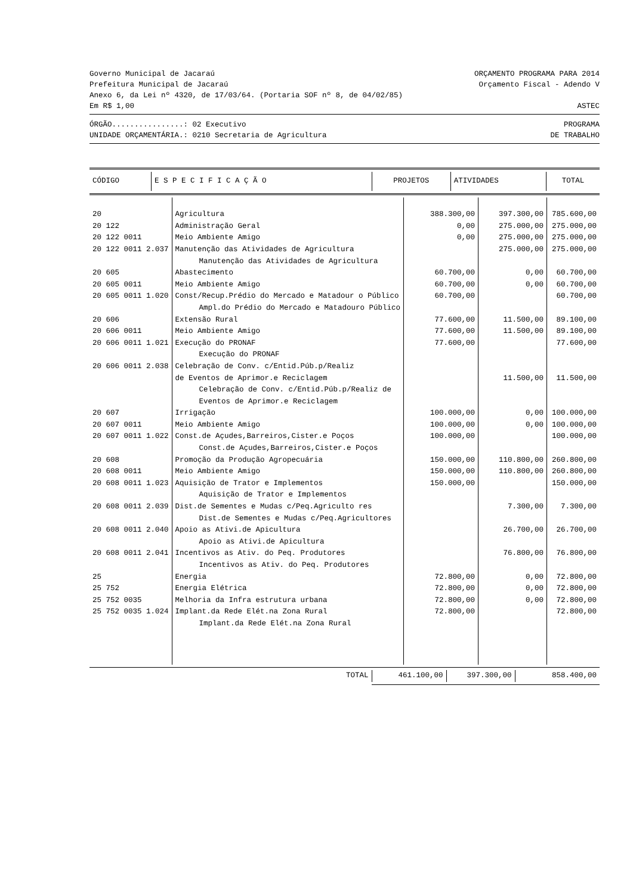Governo Municipal de Jacaraú ORÇAMENTO PROGRAMA PARA 2014
Prefeitura Municipal de Jacaraú Orçamento Fiscal - Adendo V
Anexo 6, da Lei nº 4320, de 17/03/64. (Portaria SOF nº 8, de 04/02/85)
Em R$ 1,00 ASTEC
ÓRGÃO................: 02 Executivo PROGRAMA
UNIDADE ORÇAMENTÁRIA.: 0210 Secretaria de Agricultura DE TRABALHO
| CÓDIGO | E S P E C I F I C A Ç Ã O | PROJETOS | ATIVIDADES | TOTAL |
| --- | --- | --- | --- | --- |
| 20 | Agricultura | 388.300,00 | 397.300,00 | 785.600,00 |
| 20 122 | Administração Geral | 0,00 | 275.000,00 | 275.000,00 |
| 20 122 0011 | Meio Ambiente Amigo | 0,00 | 275.000,00 | 275.000,00 |
| 20 122 0011 2.037 | Manutenção das Atividades de Agricultura Manutenção das Atividades de Agricultura | | 275.000,00 | 275.000,00 |
| 20 605 | Abastecimento | 60.700,00 | 0,00 | 60.700,00 |
| 20 605 0011 | Meio Ambiente Amigo | 60.700,00 | 0,00 | 60.700,00 |
| 20 605 0011 1.020 | Const/Recup.Prédio do Mercado e Matadour o Público Ampl.do Prédio do Mercado e Matadouro Público | 60.700,00 | | 60.700,00 |
| 20 606 | Extensão Rural | 77.600,00 | 11.500,00 | 89.100,00 |
| 20 606 0011 | Meio Ambiente Amigo | 77.600,00 | 11.500,00 | 89.100,00 |
| 20 606 0011 1.021 | Execução do PRONAF Execução do PRONAF | 77.600,00 | | 77.600,00 |
| 20 606 0011 2.038 | Celebração de Conv. c/Entid.Púb.p/Realiz de Eventos de Aprimor.e Reciclagem Celebração de Conv. c/Entid.Púb.p/Realiz de Eventos de Aprimor.e Reciclagem | | 11.500,00 | 11.500,00 |
| 20 607 | Irrigação | 100.000,00 | 0,00 | 100.000,00 |
| 20 607 0011 | Meio Ambiente Amigo | 100.000,00 | 0,00 | 100.000,00 |
| 20 607 0011 1.022 | Const.de Açudes,Barreiros,Cister.e Poços Const.de Açudes,Barreiros,Cister.e Poços | 100.000,00 | | 100.000,00 |
| 20 608 | Promoção da Produção Agropecuária | 150.000,00 | 110.800,00 | 260.800,00 |
| 20 608 0011 | Meio Ambiente Amigo | 150.000,00 | 110.800,00 | 260.800,00 |
| 20 608 0011 1.023 | Aquisição de Trator e Implementos Aquisição de Trator e Implementos | 150.000,00 | | 150.000,00 |
| 20 608 0011 2.039 | Dist.de Sementes e Mudas c/Peq.Agriculto res Dist.de Sementes e Mudas c/Peq.Agricultores | | 7.300,00 | 7.300,00 |
| 20 608 0011 2.040 | Apoio as Ativi.de Apicultura Apoio as Ativi.de Apicultura | | 26.700,00 | 26.700,00 |
| 20 608 0011 2.041 | Incentivos as Ativ. do Peq. Produtores Incentivos as Ativ. do Peq. Produtores | | 76.800,00 | 76.800,00 |
| 25 | Energia | 72.800,00 | 0,00 | 72.800,00 |
| 25 752 | Energia Elétrica | 72.800,00 | 0,00 | 72.800,00 |
| 25 752 0035 | Melhoria da Infra estrutura urbana | 72.800,00 | 0,00 | 72.800,00 |
| 25 752 0035 1.024 | Implant.da Rede Elét.na Zona Rural Implant.da Rede Elét.na Zona Rural | 72.800,00 | | 72.800,00 |
| TOTAL | 461.100,00 | 397.300,00 | 858.400,00 |